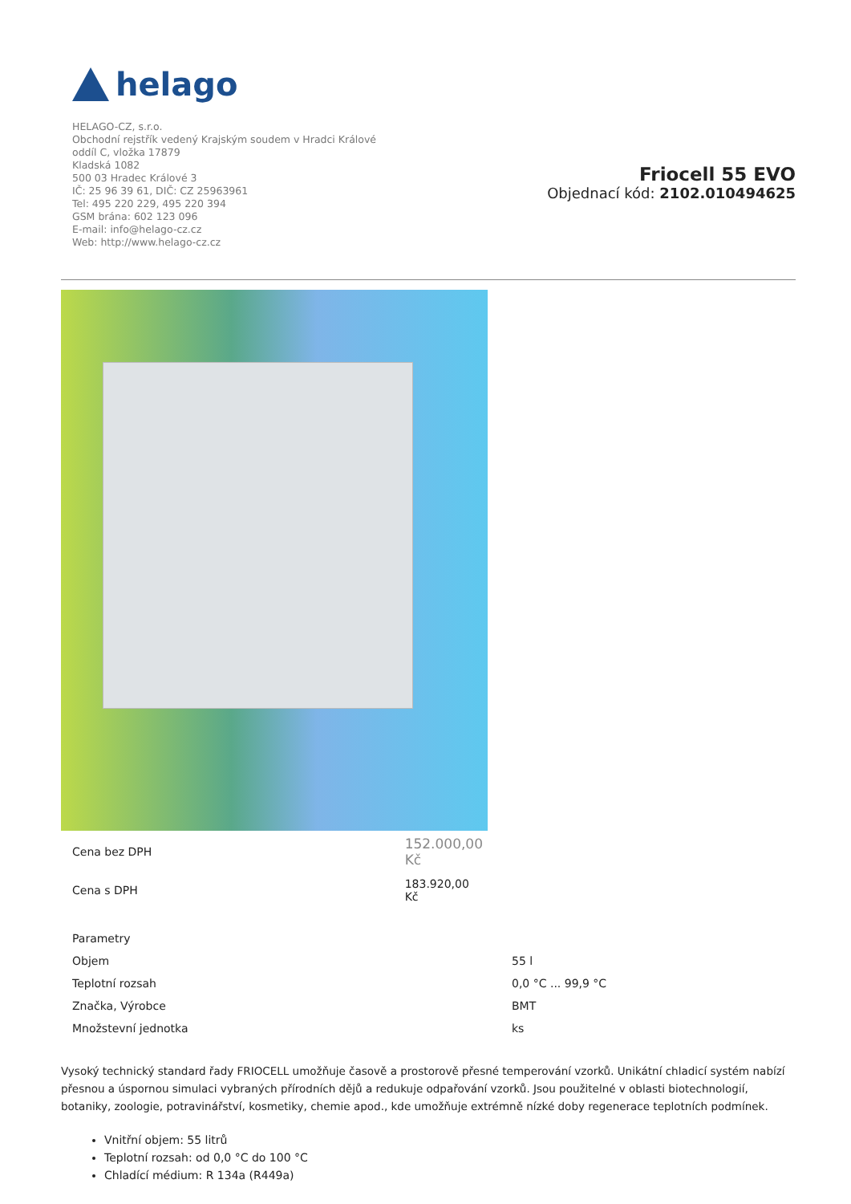helago
HELAGO-CZ, s.r.o.
Obchodní rejstřík vedený Krajským soudem v Hradci Králové
oddíl C, vložka 17879
Kladská 1082
500 03 Hradec Králové 3
IČ: 25 96 39 61, DIČ: CZ 25963961
Tel: 495 220 229, 495 220 394
GSM brána: 602 123 096
E-mail: info@helago-cz.cz
Web: http://www.helago-cz.cz
Friocell 55 EVO
Objednací kód: 2102.010494625
| Cena bez DPH | 152.000,00 Kč |
| Cena s DPH | 183.920,00 Kč |
| Parametry | |
| Objem | 55 l |
| Teplotní rozsah | 0,0 °C ... 99,9 °C |
| Značka, Výrobce | BMT |
| Množstevní jednotka | ks |
Vysoký technický standard řady FRIOCELL umožňuje časově a prostorově přesné temperování vzorků. Unikátní chladicí systém nabízí přesnou a úspornou simulaci vybraných přírodních dějů a redukuje odpařování vzorků. Jsou použitelné v oblasti biotechnologií, botaniky, zoologie, potravinářství, kosmetiky, chemie apod., kde umožňuje extrémně nízké doby regenerace teplotních podmínek.
Vnitřní objem: 55 litrů
Teplotní rozsah: od 0,0 °C do 100 °C
Chladící médium: R 134a (R449a)